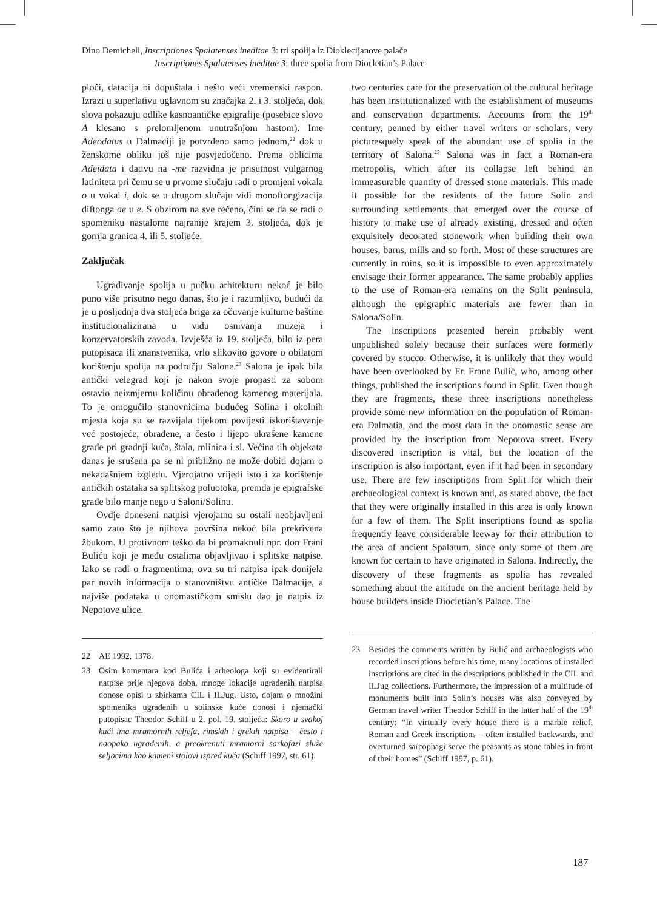Dino Demicheli, Inscriptiones Spalatenses ineditae 3: tri spolija iz Dioklecijanove palače
Inscriptiones Spalatenses ineditae 3: three spolia from Diocletian’s Palace
ploči, datacija bi dopuštala i nešto veći vremenski raspon. Izrazi u superlativu uglavnom su značajka 2. i 3. stoljeća, dok slova pokazuju odlike kasnoantičke epigrafije (posebice slovo A klesano s prelomljenom unutrašnjom hastom). Ime Adeodatus u Dalmaciji je potvrđeno samo jednom,<sup>22</sup> dok u ženskome obliku još nije posvjedočeno. Prema oblicima Adeidata i dativu na -me razvidna je prisutnost vulgarnog latiniteta pri čemu se u prvome slučaju radi o promjeni vokala o u vokal i, dok se u drugom slučaju vidi monoftongizacija diftonga ae u e. S obzirom na sve rečeno, čini se da se radi o spomeniku nastalome najranije krajem 3. stoljeća, dok je gornja granica 4. ili 5. stoljeće.
Zaključak
Ugrađivanje spolija u pučku arhitekturu nekoć je bilo puno više prisutno nego danas, što je i razumljivo, budući da je u posljednja dva stoljeća briga za očuvanje kulturne baštine institucionalizirana u vidu osnivanja muzeja i konzervatorskih zavoda. Izvješća iz 19. stoljeća, bilo iz pera putopisaca ili znanstvenika, vrlo slikovito govore o obilatom korištenju spolija na području Salone.<sup>23</sup> Salona je ipak bila antički velegrad koji je nakon svoje propasti za sobom ostavio neizmjernu količinu obrađenog kamenog materijala. To je omogućilo stanovnicima budućeg Solina i okolnih mjesta koja su se razvijala tijekom povijesti iskorištavanje već postojeće, obrađene, a često i lijepo ukrašene kamene građe pri gradnji kuća, štala, mlinica i sl. Većina tih objekata danas je srušena pa se ni približno ne može dobiti dojam o nekadašnjem izgledu. Vjerojatno vrijedi isto i za korištenje antičkih ostataka sa splitskog poluotoka, premda je epigrafske građe bilo manje nego u Saloni/Solinu.
Ovdje doneseni natpisi vjerojatno su ostali neobjavljeni samo zato što je njihova površina nekoć bila prekrivena žbukom. U protivnom teško da bi promaknuli npr. don Frani Buliću koji je među ostalima objavljivao i splitske natpise. Iako se radi o fragmentima, ova su tri natpisa ipak donijela par novih informacija o stanovništvu antičke Dalmacije, a najviše podataka u onomastičkom smislu dao je natpis iz Nepotove ulice.
22 AE 1992, 1378.
23 Osim komentara kod Bulića i arheologa koji su evidentirali natpise prije njegova doba, mnoge lokacije ugrađenih natpisa donose opisi u zbirkama CIL i ILJug. Usto, dojam o množini spomenika ugrađenih u solinske kuće donosi i njemački putopisac Theodor Schiff u 2. pol. 19. stoljeća: Skoro u svakoj kući ima mramornih reljefa, rimskih i grčkih natpisa – često i naopako ugrađenih, a preokrenuti mramorni sarkofazi služe seljacima kao kameni stolovi ispred kuća (Schiff 1997, str. 61).
two centuries care for the preservation of the cultural heritage has been institutionalized with the establishment of museums and conservation departments. Accounts from the 19<sup>th</sup> century, penned by either travel writers or scholars, very picturesquely speak of the abundant use of spolia in the territory of Salona.<sup>23</sup> Salona was in fact a Roman-era metropolis, which after its collapse left behind an immeasurable quantity of dressed stone materials. This made it possible for the residents of the future Solin and surrounding settlements that emerged over the course of history to make use of already existing, dressed and often exquisitely decorated stonework when building their own houses, barns, mills and so forth. Most of these structures are currently in ruins, so it is impossible to even approximately envisage their former appearance. The same probably applies to the use of Roman-era remains on the Split peninsula, although the epigraphic materials are fewer than in Salona/Solin.
The inscriptions presented herein probably went unpublished solely because their surfaces were formerly covered by stucco. Otherwise, it is unlikely that they would have been overlooked by Fr. Frane Bulić, who, among other things, published the inscriptions found in Split. Even though they are fragments, these three inscriptions nonetheless provide some new information on the population of Roman-era Dalmatia, and the most data in the onomastic sense are provided by the inscription from Nepotova street. Every discovered inscription is vital, but the location of the inscription is also important, even if it had been in secondary use. There are few inscriptions from Split for which their archaeological context is known and, as stated above, the fact that they were originally installed in this area is only known for a few of them. The Split inscriptions found as spolia frequently leave considerable leeway for their attribution to the area of ancient Spalatum, since only some of them are known for certain to have originated in Salona. Indirectly, the discovery of these fragments as spolia has revealed something about the attitude on the ancient heritage held by house builders inside Diocletian’s Palace. The
23 Besides the comments written by Bulić and archaeologists who recorded inscriptions before his time, many locations of installed inscriptions are cited in the descriptions published in the CIL and ILJug collections. Furthermore, the impression of a multitude of monuments built into Solin’s houses was also conveyed by German travel writer Theodor Schiff in the latter half of the 19<sup>th</sup> century: “In virtually every house there is a marble relief, Roman and Greek inscriptions – often installed backwards, and overturned sarcophagi serve the peasants as stone tables in front of their homes” (Schiff 1997, p. 61).
187